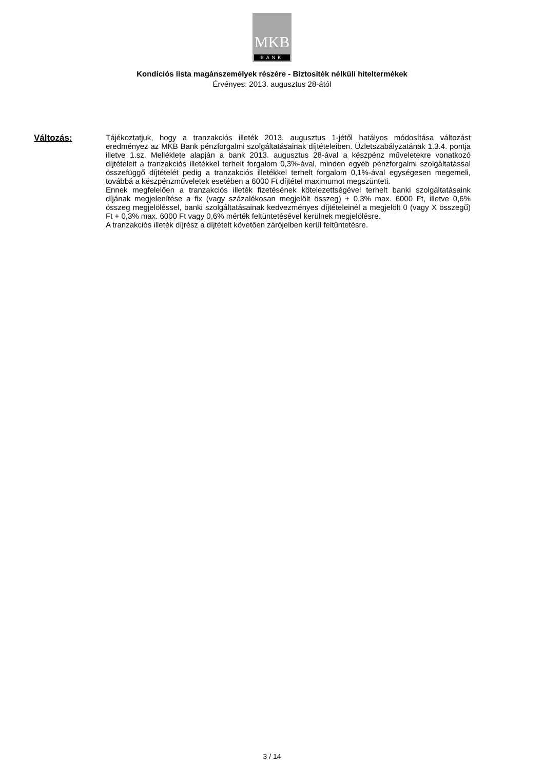MKB
BANK
Kondíciós lista magánszemélyek részére - Biztosíték nélküli hiteltermékek
Érvényes: 2013. augusztus 28-ától
Változás:
Tájékoztatjuk, hogy a tranzakciós illeték 2013. augusztus 1-jétől hatályos módosítása változást eredményez az MKB Bank pénzforgalmi szolgáltatásainak díjtételeiben. Üzletszabályzatának 1.3.4. pontja illetve 1.sz. Melléklete alapján a bank 2013. augusztus 28-ával a készpénz műveletekre vonatkozó díjtételeit a tranzakciós illetékkel terhelt forgalom 0,3%-ával, minden egyéb pénzforgalmi szolgáltatással összefüggő díjtételét pedig a tranzakciós illetékkel terhelt forgalom 0,1%-ával egységesen megemeli, továbbá a készpénzműveletek esetében a 6000 Ft díjtétel maximumot megszünteti.
Ennek megfelelően a tranzakciós illeték fizetésének kötelezettségével terhelt banki szolgáltatásaink díjának megjelenítése a fix (vagy százalékosan megjelölt összeg) + 0,3% max. 6000 Ft, illetve 0,6% összeg megjelöléssel, banki szolgáltatásainak kedvezményes díjtételeinél a megjelölt 0 (vagy X összegű) Ft + 0,3% max. 6000 Ft vagy 0,6% mérték feltüntetésével kerülnek megjelölésre.
A tranzakciós illeték díjrész a díjtételt követően zárójelben kerül feltüntetésre.
3 / 14